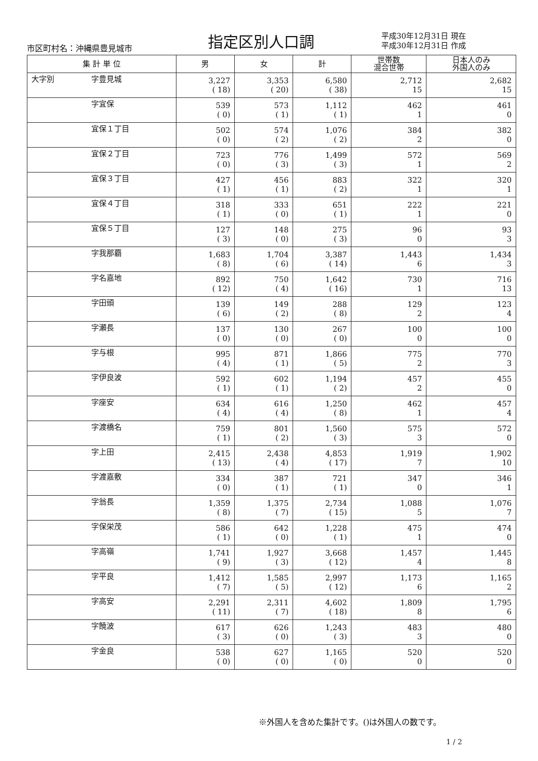市区町村名：沖縄県豊見城市 指定区別人口調
平成30年12月31日 現在
平成30年12月31日 作成
| 集 計 単 位 | | 男 | 女 | 計 | 世帯数 混合世帯 | 日本人のみ 外国人のみ |
| --- | --- | --- | --- | --- | --- | --- |
| 大字別 | 字豊見城 | 3,227 | 3,353 | 6,580 | 2,712 | 2,682 |
| | | ( 18) | ( 20) | ( 38) | 15 | 15 |
| | 字宜保 | 539 | 573 | 1,112 | 462 | 461 |
| | | ( 0) | ( 1) | ( 1) | 1 | 0 |
| | 宜保１丁目 | 502 | 574 | 1,076 | 384 | 382 |
| | | ( 0) | ( 2) | ( 2) | 2 | 0 |
| | 宜保２丁目 | 723 | 776 | 1,499 | 572 | 569 |
| | | ( 0) | ( 3) | ( 3) | 1 | 2 |
| | 宜保３丁目 | 427 | 456 | 883 | 322 | 320 |
| | | ( 1) | ( 1) | ( 2) | 1 | 1 |
| | 宜保４丁目 | 318 | 333 | 651 | 222 | 221 |
| | | ( 1) | ( 0) | ( 1) | 1 | 0 |
| | 宜保５丁目 | 127 | 148 | 275 | 96 | 93 |
| | | ( 3) | ( 0) | ( 3) | 0 | 3 |
| | 字我那覇 | 1,683 | 1,704 | 3,387 | 1,443 | 1,434 |
| | | ( 8) | ( 6) | ( 14) | 6 | 3 |
| | 字名嘉地 | 892 | 750 | 1,642 | 730 | 716 |
| | | ( 12) | ( 4) | ( 16) | 1 | 13 |
| | 字田頭 | 139 | 149 | 288 | 129 | 123 |
| | | ( 6) | ( 2) | ( 8) | 2 | 4 |
| | 字瀬長 | 137 | 130 | 267 | 100 | 100 |
| | | ( 0) | ( 0) | ( 0) | 0 | 0 |
| | 字与根 | 995 | 871 | 1,866 | 775 | 770 |
| | | ( 4) | ( 1) | ( 5) | 2 | 3 |
| | 字伊良波 | 592 | 602 | 1,194 | 457 | 455 |
| | | ( 1) | ( 1) | ( 2) | 2 | 0 |
| | 字座安 | 634 | 616 | 1,250 | 462 | 457 |
| | | ( 4) | ( 4) | ( 8) | 1 | 4 |
| | 字渡橋名 | 759 | 801 | 1,560 | 575 | 572 |
| | | ( 1) | ( 2) | ( 3) | 3 | 0 |
| | 字上田 | 2,415 | 2,438 | 4,853 | 1,919 | 1,902 |
| | | ( 13) | ( 4) | ( 17) | 7 | 10 |
| | 字渡嘉敷 | 334 | 387 | 721 | 347 | 346 |
| | | ( 0) | ( 1) | ( 1) | 0 | 1 |
| | 字翁長 | 1,359 | 1,375 | 2,734 | 1,088 | 1,076 |
| | | ( 8) | ( 7) | ( 15) | 5 | 7 |
| | 字保栄茂 | 586 | 642 | 1,228 | 475 | 474 |
| | | ( 1) | ( 0) | ( 1) | 1 | 0 |
| | 字高嶺 | 1,741 | 1,927 | 3,668 | 1,457 | 1,445 |
| | | ( 9) | ( 3) | ( 12) | 4 | 8 |
| | 字平良 | 1,412 | 1,585 | 2,997 | 1,173 | 1,165 |
| | | ( 7) | ( 5) | ( 12) | 6 | 2 |
| | 字高安 | 2,291 | 2,311 | 4,602 | 1,809 | 1,795 |
| | | ( 11) | ( 7) | ( 18) | 8 | 6 |
| | 字饒波 | 617 | 626 | 1,243 | 483 | 480 |
| | | ( 3) | ( 0) | ( 3) | 3 | 0 |
| | 字金良 | 538 | 627 | 1,165 | 520 | 520 |
| | | ( 0) | ( 0) | ( 0) | 0 | 0 |
※外国人を含めた集計です。()は外国人の数です。
1 / 2